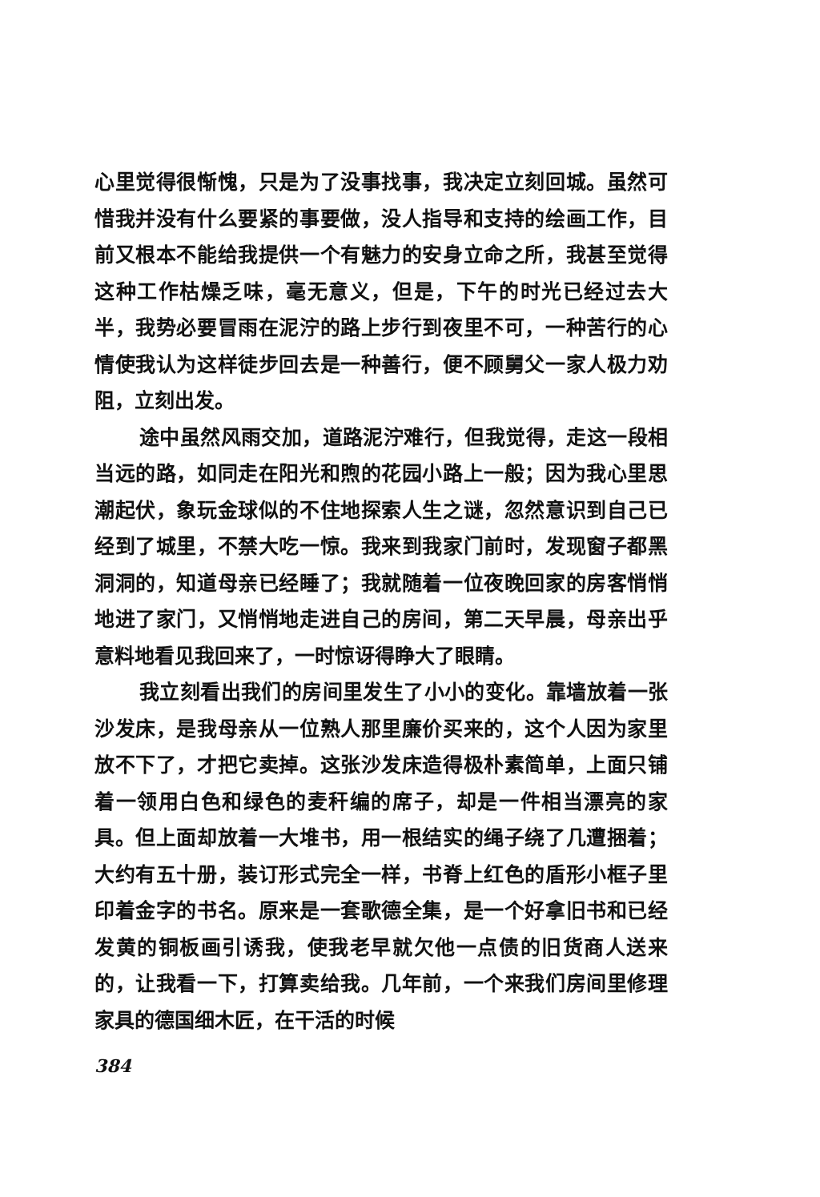心里觉得很惭愧，只是为了没事找事，我决定立刻回城。虽然可惜我并没有什么要紧的事要做，没人指导和支持的绘画工作，目前又根本不能给我提供一个有魅力的安身立命之所，我甚至觉得这种工作枯燥乏味，毫无意义，但是，下午的时光已经过去大半，我势必要冒雨在泥泞的路上步行到夜里不可，一种苦行的心情使我认为这样徒步回去是一种善行，便不顾舅父一家人极力劝阻，立刻出发。
途中虽然风雨交加，道路泥泞难行，但我觉得，走这一段相当远的路，如同走在阳光和煦的花园小路上一般；因为我心里思潮起伏，象玩金球似的不住地探索人生之谜，忽然意识到自己已经到了城里，不禁大吃一惊。我来到我家门前时，发现窗子都黑洞洞的，知道母亲已经睡了；我就随着一位夜晚回家的房客悄悄地进了家门，又悄悄地走进自己的房间，第二天早晨，母亲出乎意料地看见我回来了，一时惊讶得睁大了眼睛。
我立刻看出我们的房间里发生了小小的变化。靠墙放着一张沙发床，是我母亲从一位熟人那里廉价买来的，这个人因为家里放不下了，才把它卖掉。这张沙发床造得极朴素简单，上面只铺着一领用白色和绿色的麦秆编的席子，却是一件相当漂亮的家具。但上面却放着一大堆书，用一根结实的绳子绕了几遭捆着；大约有五十册，装订形式完全一样，书脊上红色的盾形小框子里印着金字的书名。原来是一套歌德全集，是一个好拿旧书和已经发黄的铜板画引诱我，使我老早就欠他一点债的旧货商人送来的，让我看一下，打算卖给我。几年前，一个来我们房间里修理家具的德国细木匠，在干活的时候
384